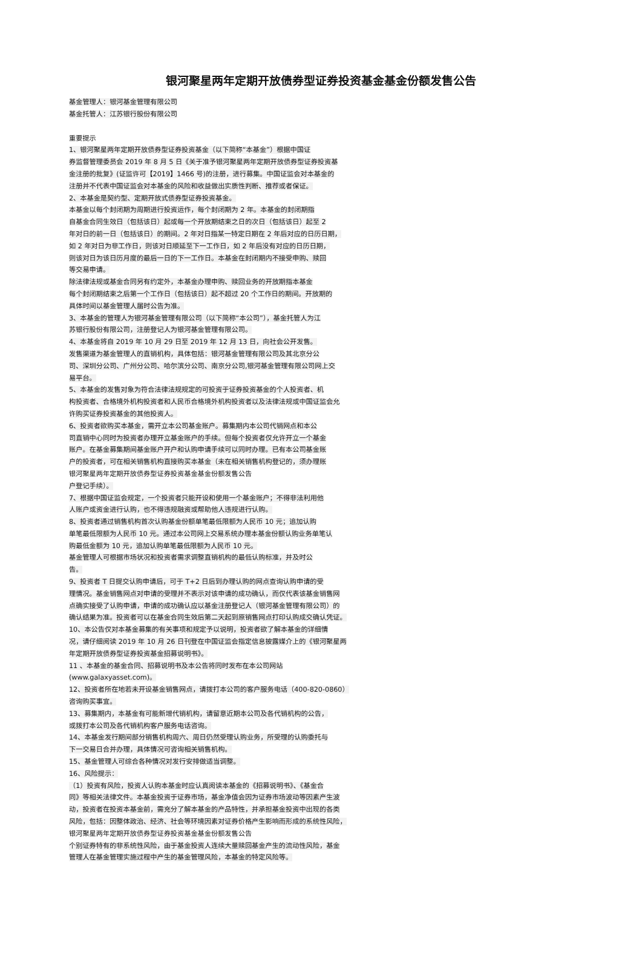银河聚星两年定期开放债券型证券投资基金基金份额发售公告
基金管理人：银河基金管理有限公司
基金托管人：江苏银行股份有限公司
重要提示
1、银河聚星两年定期开放债券型证券投资基金（以下简称“本基金”）根据中国证
券监督管理委员会 2019 年 8 月 5 日《关于准予银河聚星两年定期开放债券型证券投资基
金注册的批复》(证监许可【2019】1466 号)的注册，进行募集。中国证监会对本基金的
注册并不代表中国证监会对本基金的风险和收益做出实质性判断、推荐或者保证。
2、本基金是契约型、定期开放式债券型证券投资基金。
本基金以每个封闭期为周期进行投资运作，每个封闭期为 2 年。本基金的封闭期指
自基金合同生效日（包括该日）起或每一个开放期结束之日的次日（包括该日）起至 2
年对日的前一日（包括该日）的期间。2 年对日指某一特定日期在 2 年后对应的日历日期，
如 2 年对日为非工作日，则该对日顺延至下一工作日，如 2 年后没有对应的日历日期，
则该对日为该日历月度的最后一日的下一工作日。本基金在封闭期内不接受申购、赎回
等交易申请。
除法律法规或基金合同另有约定外，本基金办理申购、赎回业务的开放期指本基金
每个封闭期结束之后第一个工作日（包括该日）起不超过 20 个工作日的期间。开放期的
具体时间以基金管理人届时公告为准。
3、本基金的管理人为银河基金管理有限公司（以下简称“本公司”），基金托管人为江
苏银行股份有限公司，注册登记人为银河基金管理有限公司。
4、本基金将自 2019 年 10 月 29 日至 2019 年 12 月 13 日，向社会公开发售。
发售渠道为基金管理人的直销机构，具体包括：银河基金管理有限公司及其北京分公
司、深圳分公司、广州分公司、哈尔滨分公司、南京分公司,银河基金管理有限公司网上交
易平台。
5、本基金的发售对象为符合法律法规规定的可投资于证券投资基金的个人投资者、机
构投资者、合格境外机构投资者和人民币合格境外机构投资者以及法律法规或中国证监会允
许购买证券投资基金的其他投资人。
6、投资者欲购买本基金，需开立本公司基金账户。募集期内本公司代销网点和本公
司直销中心同时为投资者办理开立基金账户的手续。但每个投资者仅允许开立一个基金
账户。在基金募集期间基金账户开户和认购申请手续可以同时办理。已有本公司基金账
户的投资者，可在相关销售机构直接购买本基金（未在相关销售机构登记的，须办理账
银河聚星两年定期开放债券型证券投资基金基金份额发售公告
户登记手续）。
7、根据中国证监会规定，一个投资者只能开设和使用一个基金账户；不得非法利用他
人账户或资金进行认购，也不得违规融资或帮助他人违规进行认购。
8、投资者通过销售机构首次认购基金份额单笔最低限额为人民币 10 元；追加认购
单笔最低限额为人民币 10 元。通过本公司网上交易系统办理本基金份额认购业务单笔认
购最低金额为 10 元，追加认购单笔最低限额为人民币 10 元。
基金管理人可根据市场状况和投资者需求调整直销机构的最低认购标准，并及时公
告。
9、投资者 T 日提交认购申请后，可于 T+2 日后到办理认购的网点查询认购申请的受
理情况。基金销售网点对申请的受理并不表示对该申请的成功确认，而仅代表该基金销售网
点确实接受了认购申请，申请的成功确认应以基金注册登记人（银河基金管理有限公司）的
确认结果为准。投资者可以在基金合同生效后第二天起到原销售网点打印认购成交确认凭证。
10、本公告仅对本基金募集的有关事项和规定予以说明，投资者欲了解本基金的详细情
况，请仔细阅读 2019 年 10 月 26 日刊登在中国证监会指定信息披露媒介上的《银河聚星两
年定期开放债券型证券投资基金招募说明书》。
11 、本基金的基金合同、招募说明书及本公告将同时发布在本公司网站
(www.galaxyasset.com)。
12、投资者所在地若未开设基金销售网点，请拨打本公司的客户服务电话（400-820-0860）
咨询购买事宜。
13、募集期内，本基金有可能新增代销机构，请留意近期本公司及各代销机构的公告，
或拨打本公司及各代销机构客户服务电话咨询。
14、本基金发行期间部分销售机构周六、周日仍然受理认购业务，所受理的认购委托与
下一交易日合并办理，具体情况可咨询相关销售机构。
15、基金管理人可综合各种情况对发行安排做适当调整。
16、风险提示：
（1）投资有风险，投资人认购本基金时应认真阅读本基金的《招募说明书》、《基金合
同》等相关法律文件。本基金投资于证券市场，基金净值会因为证券市场波动等因素产生波
动，投资者在投资本基金前，需充分了解本基金的产品特性，并承担基金投资中出现的各类
风险，包括：因整体政治、经济、社会等环境因素对证券价格产生影响而形成的系统性风险，
银河聚星两年定期开放债券型证券投资基金基金份额发售公告
个别证券特有的非系统性风险，由于基金投资人连续大量赎回基金产生的流动性风险，基金
管理人在基金管理实施过程中产生的基金管理风险，本基金的特定风险等。